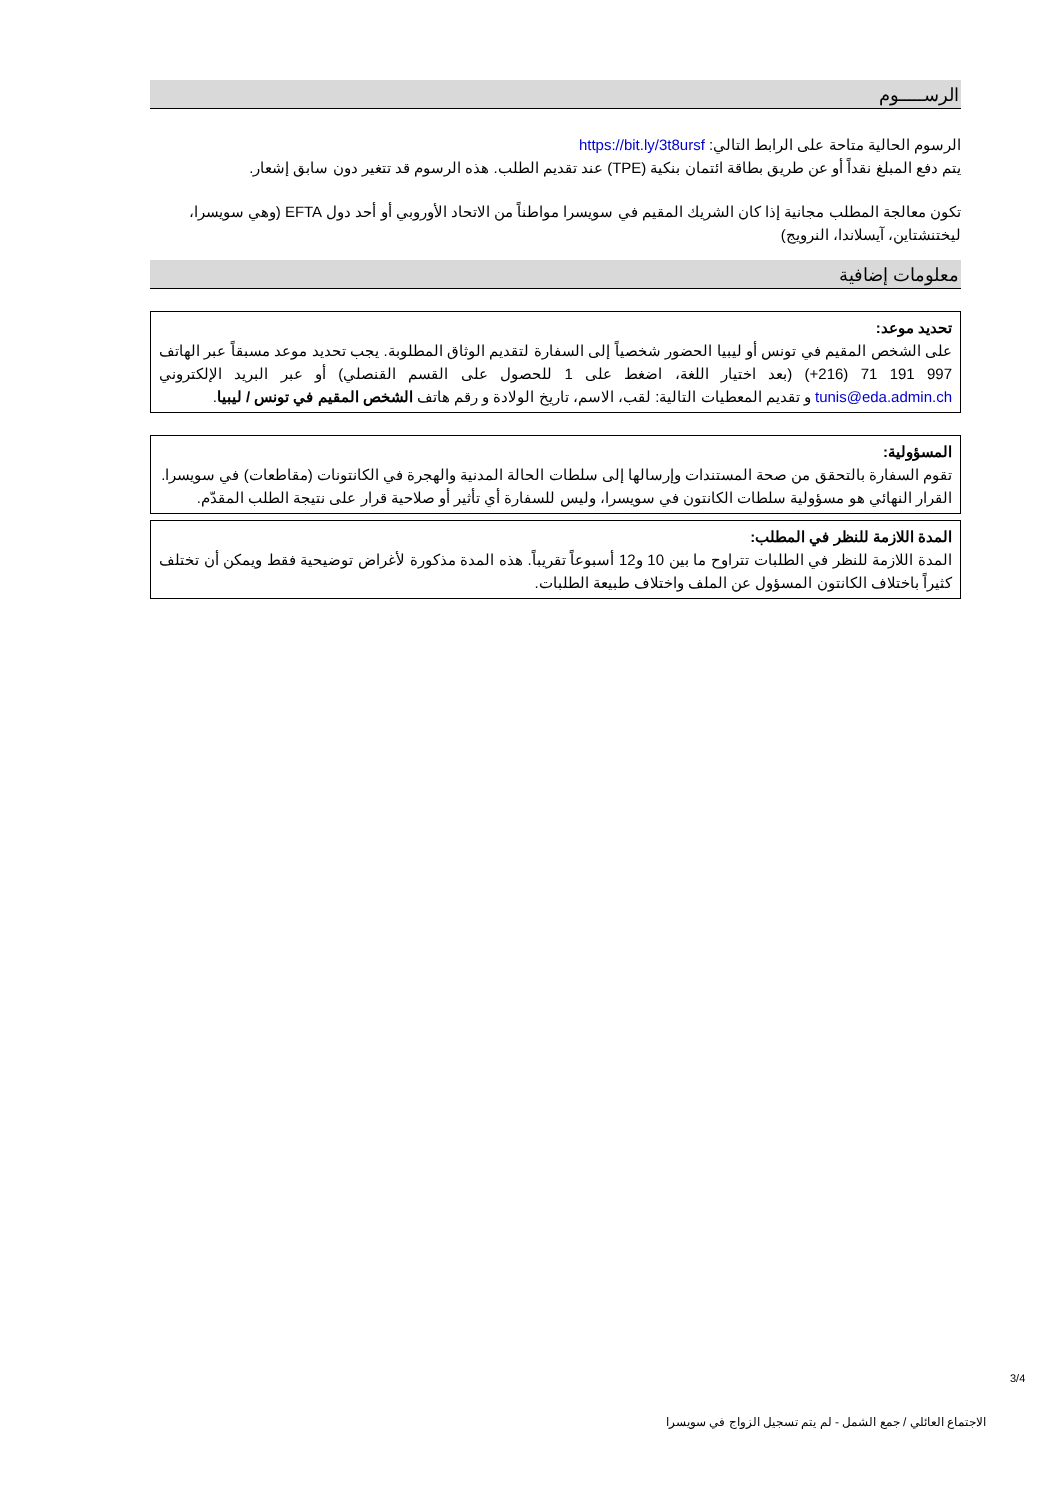الرســـــوم
الرسوم الحالية متاحة على الرابط التالي: https://bit.ly/3t8ursf
يتم دفع المبلغ نقداً أو عن طريق بطاقة ائتمان بنكية (TPE) عند تقديم الطلب. هذه الرسوم قد تتغير دون سابق إشعار.
تكون معالجة المطلب مجانية إذا كان الشريك المقيم في سويسرا مواطناً من الاتحاد الأوروبي أو أحد دول EFTA (وهي سويسرا، ليختنشتاين، آيسلاندا، النرويج)
معلومات إضافية
تحديد موعد:
على الشخص المقيم في تونس أو ليبيا الحضور شخصياً إلى السفارة لتقديم الوثاق المطلوبة. يجب تحديد موعد مسبقاً عبر الهاتف 997 191 71 (216+) (بعد اختيار اللغة، اضغط على 1 للحصول على القسم القنصلي) أو عبر البريد الإلكتروني tunis@eda.admin.ch و تقديم المعطيات التالية: لقب، الاسم، تاريخ الولادة و رقم هاتف الشخص المقيم في تونس / ليبيا.
المسؤولية:
تقوم السفارة بالتحقق من صحة المستندات وإرسالها إلى سلطات الحالة المدنية والهجرة في الكانتونات (مقاطعات) في سويسرا.
القرار النهائي هو مسؤولية سلطات الكانتون في سويسرا، وليس للسفارة أي تأثير أو صلاحية قرار على نتيجة الطلب المقدّم.
المدة اللازمة للنظر في المطلب:
المدة اللازمة للنظر في الطلبات تتراوح ما بين 10 و12 أسبوعاً تقريباً. هذه المدة مذكورة لأغراض توضيحية فقط ويمكن أن تختلف كثيراً باختلاف الكانتون المسؤول عن الملف واختلاف طبيعة الطلبات.
3/4
الاجتماع العائلي / جمع الشمل - لم يتم تسجيل الزواج في سويسرا